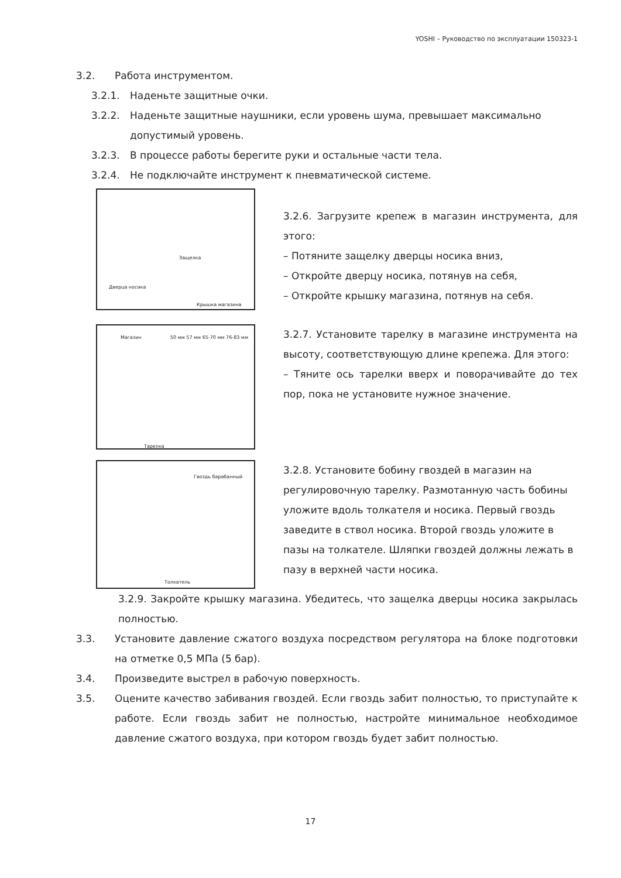YOSHI – Руководство по эксплуатации 150323-1
3.2. Работа инструментом.
3.2.1. Наденьте защитные очки.
3.2.2. Наденьте защитные наушники, если уровень шума, превышает максимально допустимый уровень.
3.2.3. В процессе работы берегите руки и остальные части тела.
3.2.4. Не подключайте инструмент к пневматической системе.
Защелка
Дверца носика
Крышка магазина
3.2.6. Загрузите крепеж в магазин инструмента, для этого:
– Потяните защелку дверцы носика вниз,
– Откройте дверцу носика, потянув на себя,
– Откройте крышку магазина, потянув на себя.
Магазин 50 мм 57 мм 65-70 мм 76-83 мм
Тарелка
3.2.7. Установите тарелку в магазине инструмента на высоту, соответствующую длине крепежа. Для этого:
– Тяните ось тарелки вверх и поворачивайте до тех пор, пока не установите нужное значение.
Гвоздь барабанный
Толкатель
3.2.8. Установите бобину гвоздей в магазин на регулировочную тарелку. Размотанную часть бобины уложите вдоль толкателя и носика. Первый гвоздь заведите в ствол носика. Второй гвоздь уложите в пазы на толкателе. Шляпки гвоздей должны лежать в пазу в верхней части носика.
3.2.9. Закройте крышку магазина. Убедитесь, что защелка дверцы носика закрылась полностью.
3.3. Установите давление сжатого воздуха посредством регулятора на блоке подготовки на отметке 0,5 МПа (5 бар).
3.4. Произведите выстрел в рабочую поверхность.
3.5. Оцените качество забивания гвоздей. Если гвоздь забит полностью, то приступайте к работе. Если гвоздь забит не полностью, настройте минимальное необходимое давление сжатого воздуха, при котором гвоздь будет забит полностью.
17